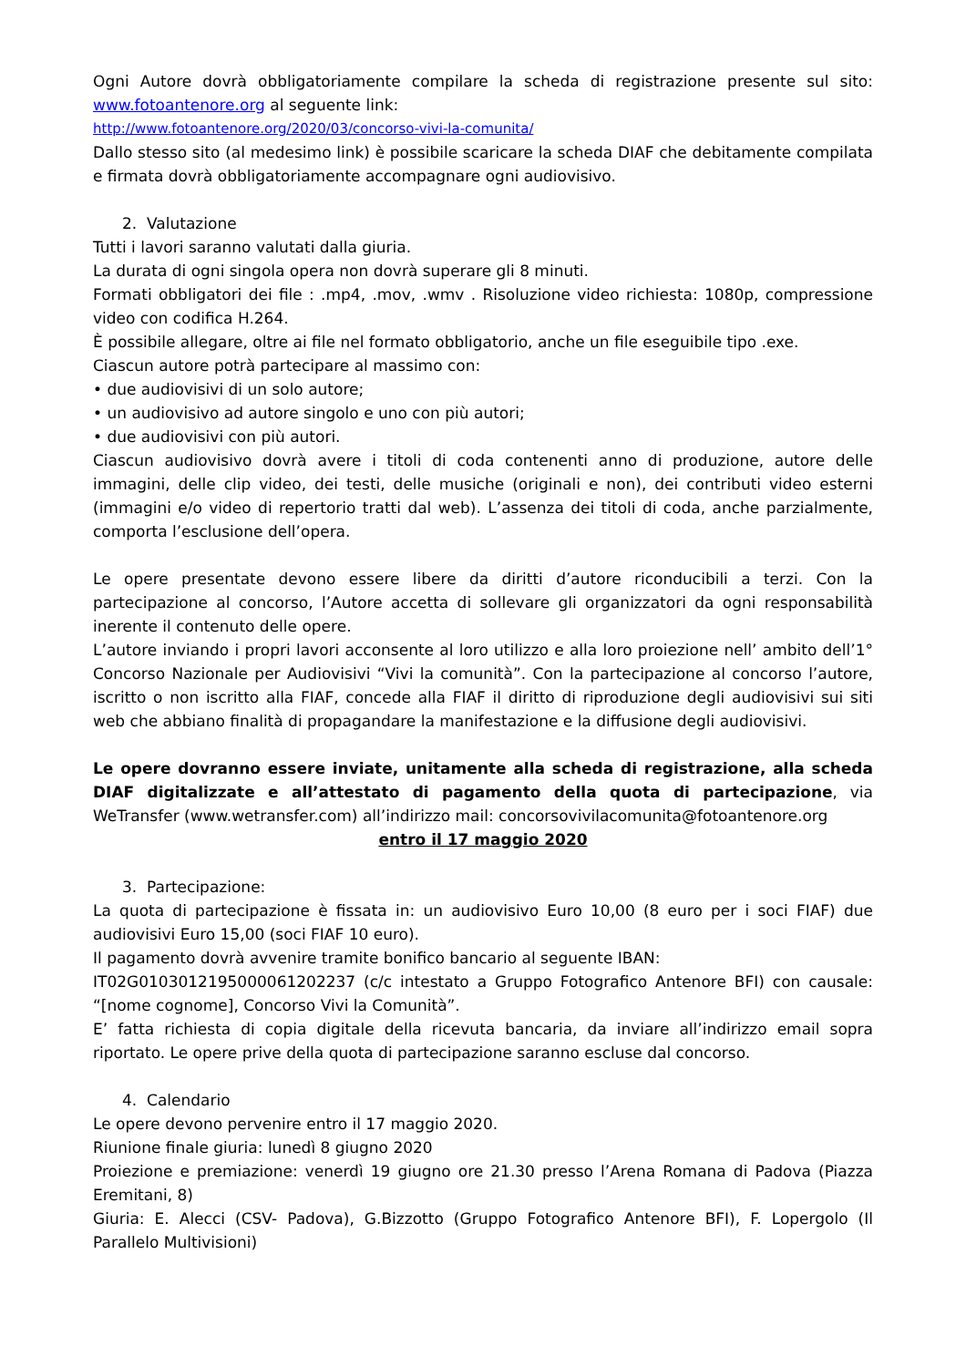Ogni Autore dovrà obbligatoriamente compilare la scheda di registrazione presente sul sito: www.fotoantenore.org al seguente link:
http://www.fotoantenore.org/2020/03/concorso-vivi-la-comunita/
Dallo stesso sito (al medesimo link) è possibile scaricare la scheda DIAF che debitamente compilata e firmata dovrà obbligatoriamente accompagnare ogni audiovisivo.
2. Valutazione
Tutti i lavori saranno valutati dalla giuria.
La durata di ogni singola opera non dovrà superare gli 8 minuti.
Formati obbligatori dei file : .mp4, .mov, .wmv . Risoluzione video richiesta: 1080p, compressione video con codifica H.264.
È possibile allegare, oltre ai file nel formato obbligatorio, anche un file eseguibile tipo .exe.
Ciascun autore potrà partecipare al massimo con:
• due audiovisivi di un solo autore;
• un audiovisivo ad autore singolo e uno con più autori;
• due audiovisivi con più autori.
Ciascun audiovisivo dovrà avere i titoli di coda contenenti anno di produzione, autore delle immagini, delle clip video, dei testi, delle musiche (originali e non), dei contributi video esterni (immagini e/o video di repertorio tratti dal web). L’assenza dei titoli di coda, anche parzialmente, comporta l’esclusione dell’opera.
Le opere presentate devono essere libere da diritti d’autore riconducibili a terzi. Con la partecipazione al concorso, l’Autore accetta di sollevare gli organizzatori da ogni responsabilità inerente il contenuto delle opere.
L’autore inviando i propri lavori acconsente al loro utilizzo e alla loro proiezione nell’ ambito dell’1° Concorso Nazionale per Audiovisivi “Vivi la comunità”. Con la partecipazione al concorso l’autore, iscritto o non iscritto alla FIAF, concede alla FIAF il diritto di riproduzione degli audiovisivi sui siti web che abbiano finalità di propagandare la manifestazione e la diffusione degli audiovisivi.
Le opere dovranno essere inviate, unitamente alla scheda di registrazione, alla scheda DIAF digitalizzate e all’attestato di pagamento della quota di partecipazione, via WeTransfer (www.wetransfer.com) all’indirizzo mail: concorsovivilacomunita@fotoantenore.org
entro il 17 maggio 2020
3. Partecipazione:
La quota di partecipazione è fissata in: un audiovisivo Euro 10,00 (8 euro per i soci FIAF) due audiovisivi Euro 15,00 (soci FIAF 10 euro).
Il pagamento dovrà avvenire tramite bonifico bancario al seguente IBAN:
IT02G0103012195000061202237 (c/c intestato a Gruppo Fotografico Antenore BFI) con causale: “[nome cognome], Concorso Vivi la Comunità”.
E’ fatta richiesta di copia digitale della ricevuta bancaria, da inviare all’indirizzo email sopra riportato. Le opere prive della quota di partecipazione saranno escluse dal concorso.
4. Calendario
Le opere devono pervenire entro il 17 maggio 2020.
Riunione finale giuria: lunedì 8 giugno 2020
Proiezione e premiazione: venerdì 19 giugno ore 21.30 presso l’Arena Romana di Padova (Piazza Eremitani, 8)
Giuria: E. Alecci (CSV- Padova), G.Bizzotto (Gruppo Fotografico Antenore BFI), F. Lopergolo (Il Parallelo Multivisioni)